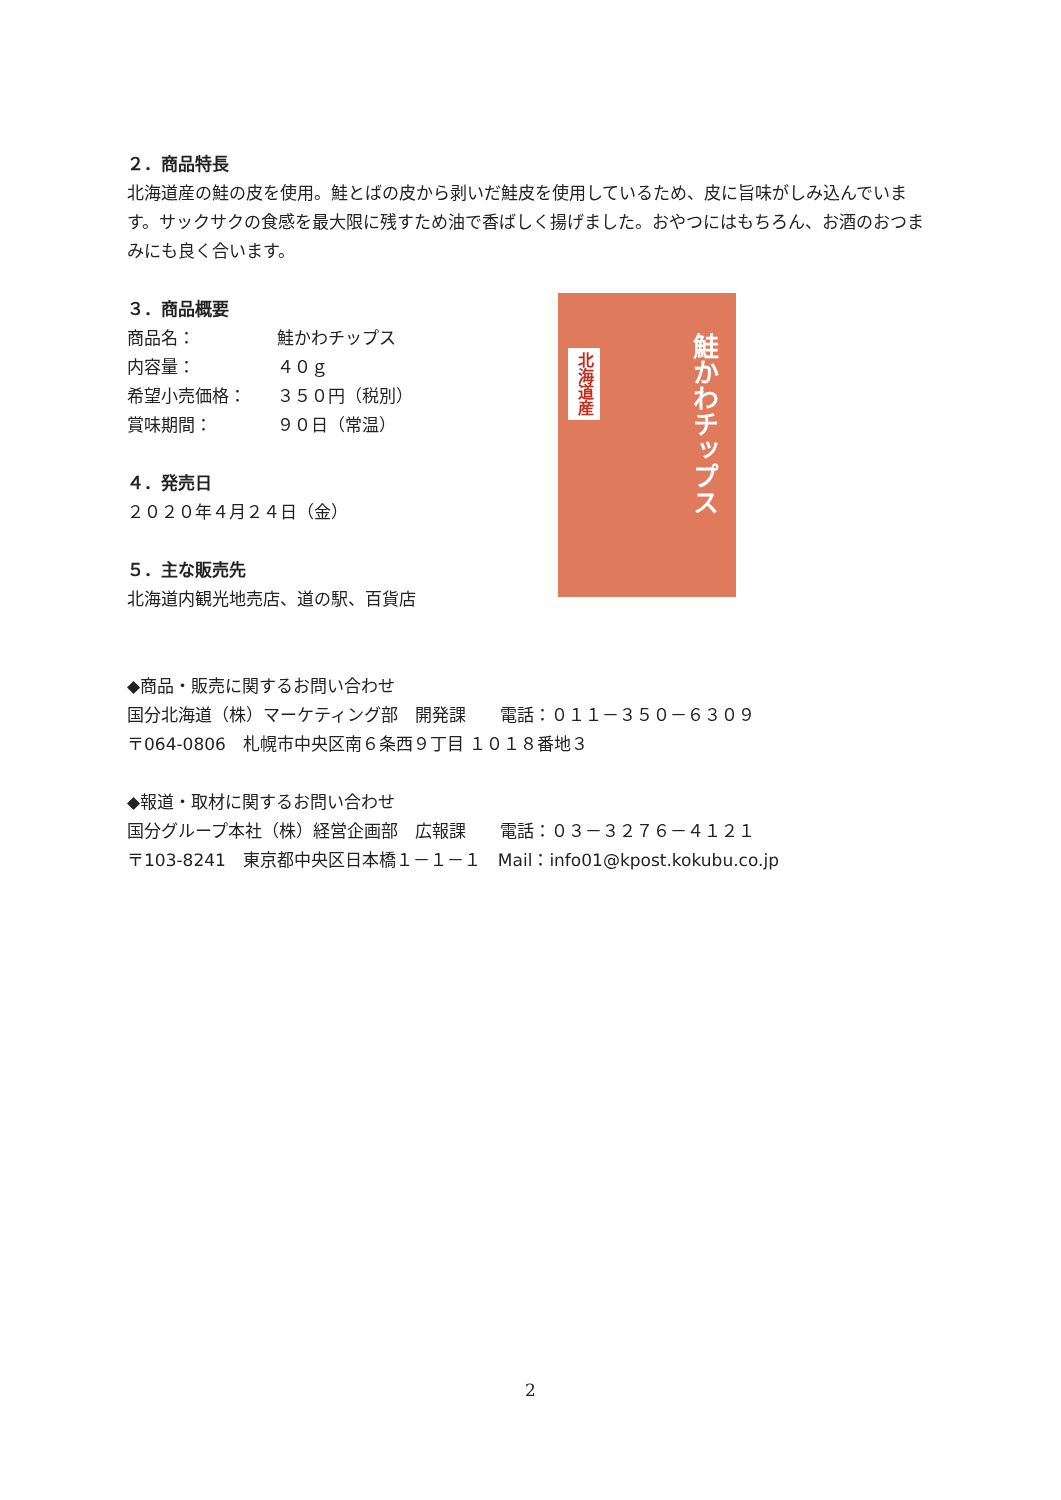２．商品特長
北海道産の鮭の皮を使用。鮭とばの皮から剥いだ鮭皮を使用しているため、皮に旨味がしみ込んでいます。サックサクの食感を最大限に残すため油で香ばしく揚げました。おやつにはもちろん、お酒のおつまみにも良く合います。
３．商品概要
商品名： 鮭かわチップス
内容量： ４０ｇ
希望小売価格： ３５０円（税別）
賞味期間： ９０日（常温）
４．発売日
２０２０年４月２４日（金）
５．主な販売先
北海道内観光地売店、道の駅、百貨店
◆商品・販売に関するお問い合わせ
国分北海道（株）マーケティング部　開発課　　電話：０１１－３５０－６３０９
〒064-0806　札幌市中央区南６条西９丁目 １０１８番地３
◆報道・取材に関するお問い合わせ
国分グループ本社（株）経営企画部　広報課　　電話：０３－３２７６－４１２１
〒103-8241　東京都中央区日本橋１－１－１　Mail：info01@kpost.kokubu.co.jp
北海道産
鮭かわチップス
2